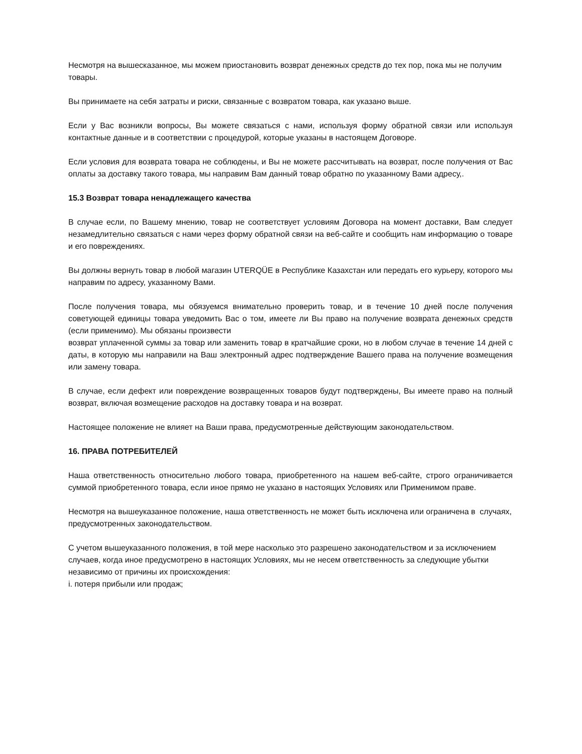Несмотря на вышесказанное, мы можем приостановить возврат денежных средств до тех пор, пока мы не получим товары.
Вы принимаете на себя затраты и риски, связанные с возвратом товара, как указано выше.
Если у Вас возникли вопросы, Вы можете связаться с нами, используя форму обратной связи или используя контактные данные и в соответствии с процедурой, которые указаны в настоящем Договоре.
Если условия для возврата товара не соблюдены, и Вы не можете рассчитывать на возврат, после получения от Вас оплаты за доставку такого товара, мы направим Вам данный товар обратно по указанному Вами адресу,.
15.3 Возврат товара ненадлежащего качества
В случае если, по Вашему мнению, товар не соответствует условиям Договора на момент доставки, Вам следует незамедлительно связаться с нами через форму обратной связи на веб-сайте и сообщить нам информацию о товаре и его повреждениях.
Вы должны вернуть товар в любой магазин UTERQÜE в Республике Казахстан или передать его курьеру, которого мы направим по адресу, указанному Вами.
После получения товара, мы обязуемся внимательно проверить товар, и в течение 10 дней после получения советующей единицы товара уведомить Вас о том, имеете ли Вы право на получение возврата денежных средств (если применимо). Мы обязаны произвести
возврат уплаченной суммы за товар или заменить товар в кратчайшие сроки, но в любом случае в течение 14 дней с даты, в которую мы направили на Ваш электронный адрес подтверждение Вашего права на получение возмещения или замену товара.
В случае, если дефект или повреждение возвращенных товаров будут подтверждены, Вы имеете право на полный возврат, включая возмещение расходов на доставку товара и на возврат.
Настоящее положение не влияет на Ваши права, предусмотренные действующим законодательством.
16. ПРАВА ПОТРЕБИТЕЛЕЙ
Наша ответственность относительно любого товара, приобретенного на нашем веб-сайте, строго ограничивается суммой приобретенного товара, если иное прямо не указано в настоящих Условиях или Применимом праве.
Несмотря на вышеуказанное положение, наша ответственность не может быть исключена или ограничена в случаях, предусмотренных законодательством.
С учетом вышеуказанного положения, в той мере насколько это разрешено законодательством и за исключением случаев, когда иное предусмотрено в настоящих Условиях, мы не несем ответственность за следующие убытки независимо от причины их происхождения:
i. потеря прибыли или продаж;